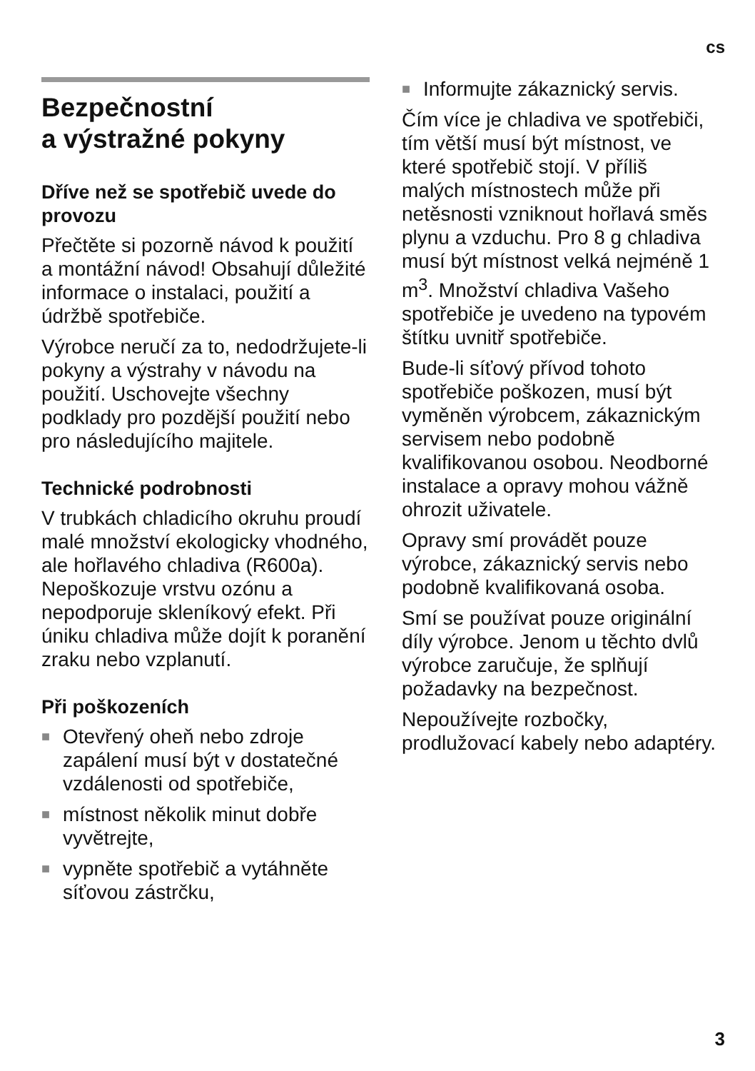cs
Bezpečnostní
a výstražné pokyny
Dříve než se spotřebič uvede do provozu
Přečtěte si pozorně návod k použití a montážní návod! Obsahují důležité informace o instalaci, použití a údržbě spotřebiče.
Výrobce neručí za to, nedodržujete-li pokyny a výstrahy v návodu na použití. Uschovejte všechny podklady pro pozdější použití nebo pro následujícího majitele.
Technické podrobnosti
V trubkách chladicího okruhu proudí malé množství ekologicky vhodného, ale hořlavého chladiva (R600a). Nepoškozuje vrstvu ozónu a nepodporuje skleníkový efekt. Při úniku chladiva může dojít k poranění zraku nebo vzplanutí.
Při poškozeních
■ Otevřený oheň nebo zdroje zapálení musí být v dostatečné vzdálenosti od spotřebiče,
■ místnost několik minut dobře vyvětrejte,
■ vypněte spotřebič a vytáhněte síťovou zástrčku,
■ Informujte zákaznický servis.
Čím více je chladiva ve spotřebiči, tím větší musí být místnost, ve které spotřebič stojí. V příliš malých místnostech může při netěsnosti vzniknout hořlavá směs plynu a vzduchu. Pro 8 g chladiva musí být místnost velká nejméně 1 m<sup>3</sup>. Množství chladiva Vašeho spotřebiče je uvedeno na typovém štítku uvnitř spotřebiče.
Bude-li síťový přívod tohoto spotřebiče poškozen, musí být vyměněn výrobcem, zákaznickým servisem nebo podobně kvalifikovanou osobou. Neodborné instalace a opravy mohou vážně ohrozit uživatele.
Opravy smí provádět pouze výrobce, zákaznický servis nebo podobně kvalifikovaná osoba.
Smí se používat pouze originální díly výrobce. Jenom u těchto dvlů výrobce zaručuje, že splňují požadavky na bezpečnost.
Nepoužívejte rozbočky, prodlužovací kabely nebo adaptéry.
3